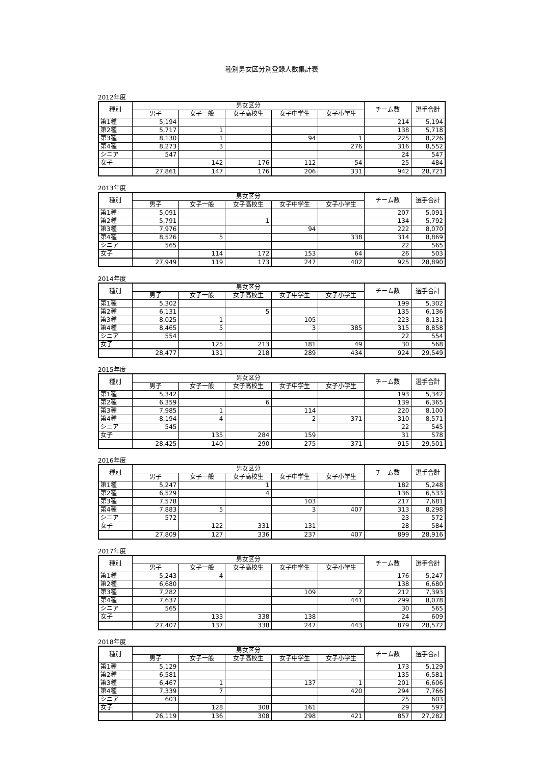種別男女区分別登録人数集計表
2012年度
| 種別 | 男女区分 | | | | | チーム数 | 選手合計 |
| --- | --- | --- | --- | --- | --- | --- | --- |
| | 男子 | 女子一般 | 女子高校生 | 女子中学生 | 女子小学生 | | |
| 第1種 | 5,194 | | | | | 214 | 5,194 |
| 第2種 | 5,717 | 1 | | | | 138 | 5,718 |
| 第3種 | 8,130 | 1 | | 94 | 1 | 225 | 8,226 |
| 第4種 | 8,273 | 3 | | | 276 | 316 | 8,552 |
| シニア | 547 | | | | | 24 | 547 |
| 女子 | | 142 | 176 | 112 | 54 | 25 | 484 |
| | 27,861 | 147 | 176 | 206 | 331 | 942 | 28,721 |
2013年度
| 種別 | 男女区分 | | | | | チーム数 | 選手合計 |
| --- | --- | --- | --- | --- | --- | --- | --- |
| | 男子 | 女子一般 | 女子高校生 | 女子中学生 | 女子小学生 | | |
| 第1種 | 5,091 | | | | | 207 | 5,091 |
| 第2種 | 5,791 | | 1 | | | 134 | 5,792 |
| 第3種 | 7,976 | | | 94 | | 222 | 8,070 |
| 第4種 | 8,526 | 5 | | | 338 | 314 | 8,869 |
| シニア | 565 | | | | | 22 | 565 |
| 女子 | | 114 | 172 | 153 | 64 | 26 | 503 |
| | 27,949 | 119 | 173 | 247 | 402 | 925 | 28,890 |
2014年度
| 種別 | 男女区分 | | | | | チーム数 | 選手合計 |
| --- | --- | --- | --- | --- | --- | --- | --- |
| | 男子 | 女子一般 | 女子高校生 | 女子中学生 | 女子小学生 | | |
| 第1種 | 5,302 | | | | | 199 | 5,302 |
| 第2種 | 6,131 | | 5 | | | 135 | 6,136 |
| 第3種 | 8,025 | 1 | | 105 | | 223 | 8,131 |
| 第4種 | 8,465 | 5 | | 3 | 385 | 315 | 8,858 |
| シニア | 554 | | | | | 22 | 554 |
| 女子 | | 125 | 213 | 181 | 49 | 30 | 568 |
| | 28,477 | 131 | 218 | 289 | 434 | 924 | 29,549 |
2015年度
| 種別 | 男女区分 | | | | | チーム数 | 選手合計 |
| --- | --- | --- | --- | --- | --- | --- | --- |
| | 男子 | 女子一般 | 女子高校生 | 女子中学生 | 女子小学生 | | |
| 第1種 | 5,342 | | | | | 193 | 5,342 |
| 第2種 | 6,359 | | 6 | | | 139 | 6,365 |
| 第3種 | 7,985 | 1 | | 114 | | 220 | 8,100 |
| 第4種 | 8,194 | 4 | | 2 | 371 | 310 | 8,571 |
| シニア | 545 | | | | | 22 | 545 |
| 女子 | | 135 | 284 | 159 | | 31 | 578 |
| | 28,425 | 140 | 290 | 275 | 371 | 915 | 29,501 |
2016年度
| 種別 | 男女区分 | | | | | チーム数 | 選手合計 |
| --- | --- | --- | --- | --- | --- | --- | --- |
| | 男子 | 女子一般 | 女子高校生 | 女子中学生 | 女子小学生 | | |
| 第1種 | 5,247 | | 1 | | | 182 | 5,248 |
| 第2種 | 6,529 | | 4 | | | 136 | 6,533 |
| 第3種 | 7,578 | | | 103 | | 217 | 7,681 |
| 第4種 | 7,883 | 5 | | 3 | 407 | 313 | 8,298 |
| シニア | 572 | | | | | 23 | 572 |
| 女子 | | 122 | 331 | 131 | | 28 | 584 |
| | 27,809 | 127 | 336 | 237 | 407 | 899 | 28,916 |
2017年度
| 種別 | 男女区分 | | | | | チーム数 | 選手合計 |
| --- | --- | --- | --- | --- | --- | --- | --- |
| | 男子 | 女子一般 | 女子高校生 | 女子中学生 | 女子小学生 | | |
| 第1種 | 5,243 | 4 | | | | 176 | 5,247 |
| 第2種 | 6,680 | | | | | 138 | 6,680 |
| 第3種 | 7,282 | | | 109 | 2 | 212 | 7,393 |
| 第4種 | 7,637 | | | | 441 | 299 | 8,078 |
| シニア | 565 | | | | | 30 | 565 |
| 女子 | | 133 | 338 | 138 | | 24 | 609 |
| | 27,407 | 137 | 338 | 247 | 443 | 879 | 28,572 |
2018年度
| 種別 | 男女区分 | | | | | チーム数 | 選手合計 |
| --- | --- | --- | --- | --- | --- | --- | --- |
| | 男子 | 女子一般 | 女子高校生 | 女子中学生 | 女子小学生 | | |
| 第1種 | 5,129 | | | | | 173 | 5,129 |
| 第2種 | 6,581 | | | | | 135 | 6,581 |
| 第3種 | 6,467 | 1 | | 137 | 1 | 201 | 6,606 |
| 第4種 | 7,339 | 7 | | | 420 | 294 | 7,766 |
| シニア | 603 | | | | | 25 | 603 |
| 女子 | | 128 | 308 | 161 | | 29 | 597 |
| | 26,119 | 136 | 308 | 298 | 421 | 857 | 27,282 |